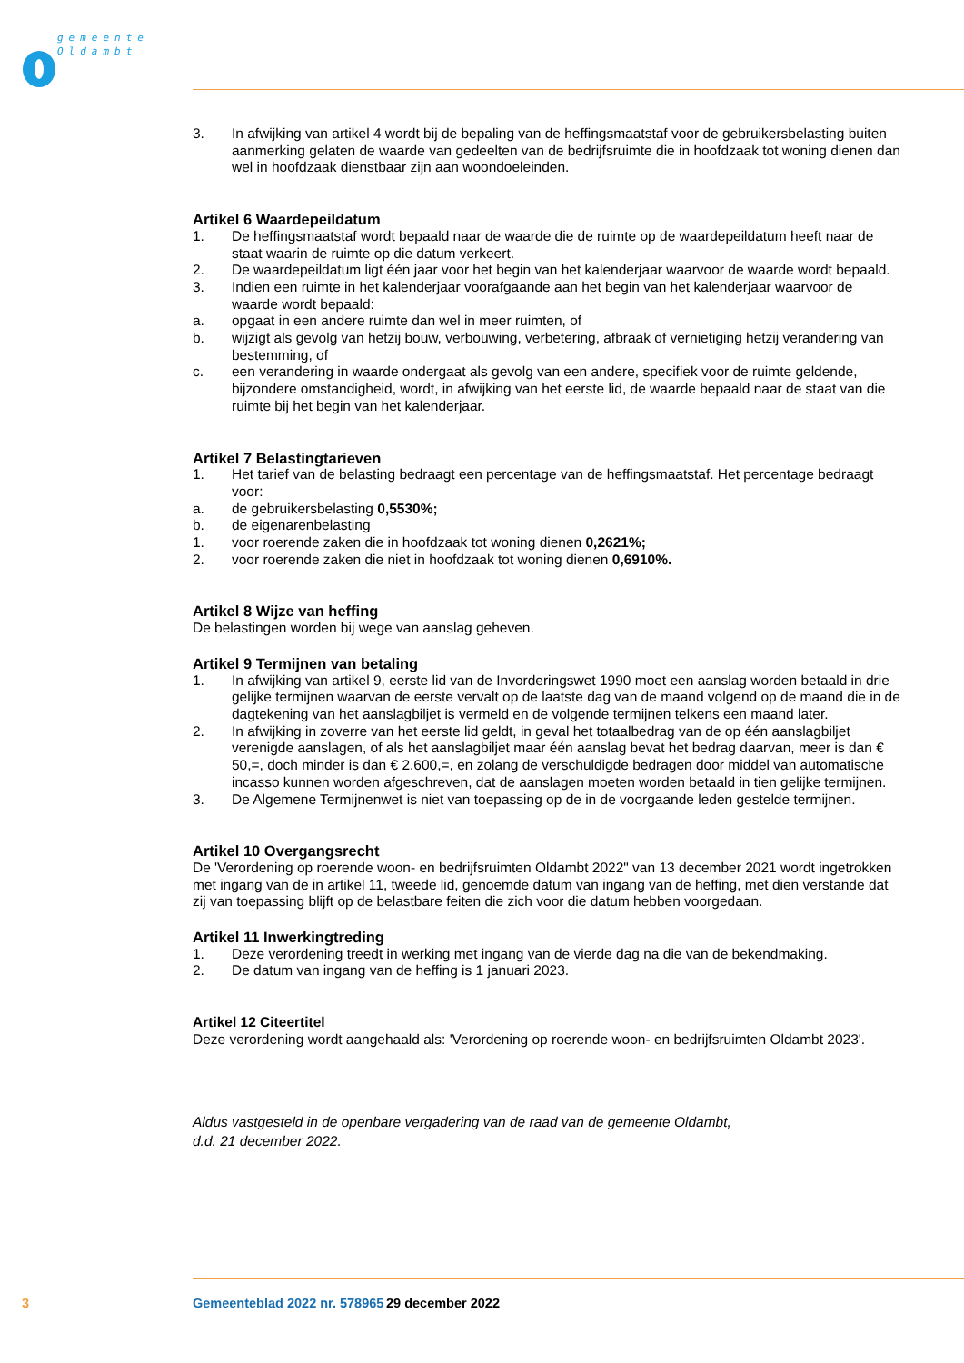gemeente
Oldambt
3. In afwijking van artikel 4 wordt bij de bepaling van de heffingsmaatstaf voor de gebruikersbelasting buiten aanmerking gelaten de waarde van gedeelten van de bedrijfsruimte die in hoofdzaak tot woning dienen dan wel in hoofdzaak dienstbaar zijn aan woondoeleinden.
Artikel 6 Waardepeildatum
1. De heffingsmaatstaf wordt bepaald naar de waarde die de ruimte op de waardepeildatum heeft naar de staat waarin de ruimte op die datum verkeert.
2. De waardepeildatum ligt één jaar voor het begin van het kalenderjaar waarvoor de waarde wordt bepaald.
3. Indien een ruimte in het kalenderjaar voorafgaande aan het begin van het kalenderjaar waarvoor de waarde wordt bepaald:
a. opgaat in een andere ruimte dan wel in meer ruimten, of
b. wijzigt als gevolg van hetzij bouw, verbouwing, verbetering, afbraak of vernietiging hetzij verandering van bestemming, of
c. een verandering in waarde ondergaat als gevolg van een andere, specifiek voor de ruimte geldende, bijzondere omstandigheid, wordt, in afwijking van het eerste lid, de waarde bepaald naar de staat van die ruimte bij het begin van het kalenderjaar.
Artikel 7 Belastingtarieven
1. Het tarief van de belasting bedraagt een percentage van de heffingsmaatstaf. Het percentage bedraagt voor:
a. de gebruikersbelasting 0,5530%;
b. de eigenarenbelasting
1. voor roerende zaken die in hoofdzaak tot woning dienen 0,2621%;
2. voor roerende zaken die niet in hoofdzaak tot woning dienen 0,6910%.
Artikel 8 Wijze van heffing
De belastingen worden bij wege van aanslag geheven.
Artikel 9 Termijnen van betaling
1. In afwijking van artikel 9, eerste lid van de Invorderingswet 1990 moet een aanslag worden betaald in drie gelijke termijnen waarvan de eerste vervalt op de laatste dag van de maand volgend op de maand die in de dagtekening van het aanslagbiljet is vermeld en de volgende termijnen telkens een maand later.
2. In afwijking in zoverre van het eerste lid geldt, in geval het totaalbedrag van de op één aanslagbiljet verenigde aanslagen, of als het aanslagbiljet maar één aanslag bevat het bedrag daarvan, meer is dan € 50,=, doch minder is dan € 2.600,=, en zolang de verschuldigde bedragen door middel van automatische incasso kunnen worden afgeschreven, dat de aanslagen moeten worden betaald in tien gelijke termijnen.
3. De Algemene Termijnenwet is niet van toepassing op de in de voorgaande leden gestelde termijnen.
Artikel 10 Overgangsrecht
De 'Verordening op roerende woon- en bedrijfsruimten Oldambt 2022" van 13 december 2021 wordt ingetrokken met ingang van de in artikel 11, tweede lid, genoemde datum van ingang van de heffing, met dien verstande dat zij van toepassing blijft op de belastbare feiten die zich voor die datum hebben voorgedaan.
Artikel 11 Inwerkingtreding
1. Deze verordening treedt in werking met ingang van de vierde dag na die van de bekendmaking.
2. De datum van ingang van de heffing is 1 januari 2023.
Artikel 12 Citeertitel
Deze verordening wordt aangehaald als: 'Verordening op roerende woon- en bedrijfsruimten Oldambt 2023'.
Aldus vastgesteld in de openbare vergadering van de raad van de gemeente Oldambt,
d.d. 21 december 2022.
3 Gemeenteblad 2022 nr. 578965 29 december 2022